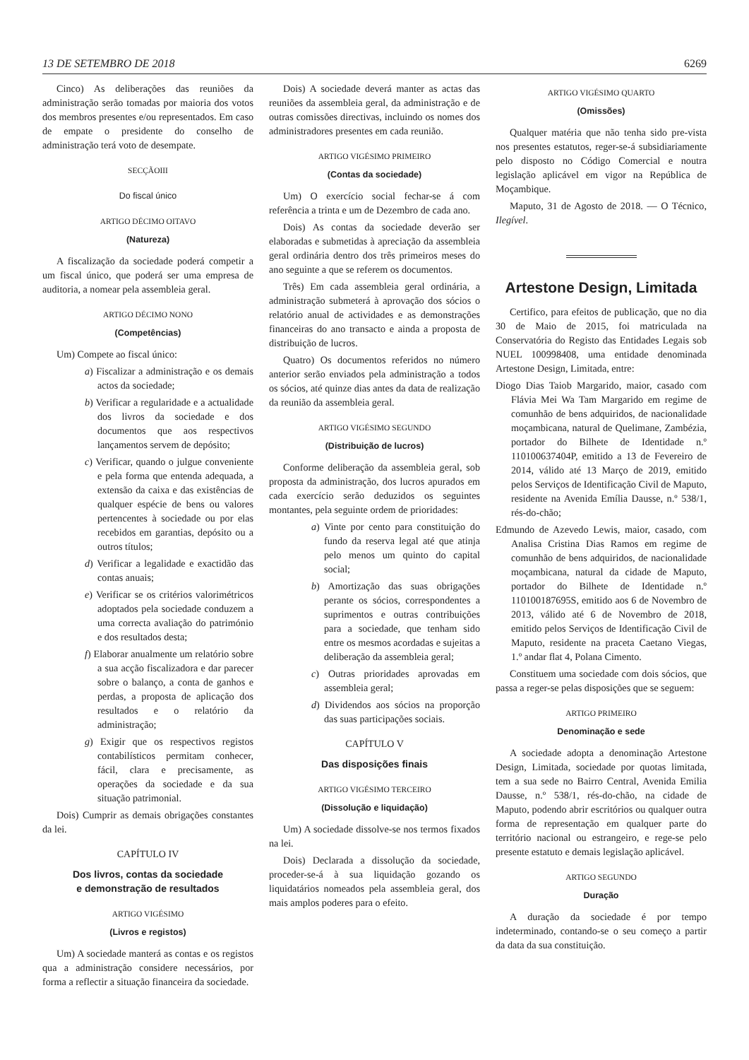13 DE SETEMBRO DE 2018 6269
Cinco) As deliberações das reuniões da administração serão tomadas por maioria dos votos dos membros presentes e/ou representados. Em caso de empate o presidente do conselho de administração terá voto de desempate.
SECÇÃOIII
Do fiscal único
ARTIGO DÉCIMO OITAVO
(Natureza)
A fiscalização da sociedade poderá competir a um fiscal único, que poderá ser uma empresa de auditoria, a nomear pela assembleia geral.
ARTIGO DÉCIMO NONO
(Competências)
Um) Compete ao fiscal único:
a) Fiscalizar a administração e os demais actos da sociedade;
b) Verificar a regularidade e a actualidade dos livros da sociedade e dos documentos que aos respectivos lançamentos servem de depósito;
c) Verificar, quando o julgue conveniente e pela forma que entenda adequada, a extensão da caixa e das existências de qualquer espécie de bens ou valores pertencentes à sociedade ou por elas recebidos em garantias, depósito ou a outros títulos;
d) Verificar a legalidade e exactidão das contas anuais;
e) Verificar se os critérios valorimétricos adoptados pela sociedade conduzem a uma correcta avaliação do património e dos resultados desta;
f) Elaborar anualmente um relatório sobre a sua acção fiscalizadora e dar parecer sobre o balanço, a conta de ganhos e perdas, a proposta de aplicação dos resultados e o relatório da administração;
g) Exigir que os respectivos registos contabilísticos permitam conhecer, fácil, clara e precisamente, as operações da sociedade e da sua situação patrimonial.
Dois) Cumprir as demais obrigações constantes da lei.
CAPÍTULO IV
Dos livros, contas da sociedade
e demonstração de resultados
ARTIGO VIGÉSIMO
(Livros e registos)
Um) A sociedade manterá as contas e os registos qua a administração considere necessários, por forma a reflectir a situação financeira da sociedade.
Dois) A sociedade deverá manter as actas das reuniões da assembleia geral, da administração e de outras comissões directivas, incluindo os nomes dos administradores presentes em cada reunião.
ARTIGO VIGÉSIMO PRIMEIRO
(Contas da sociedade)
Um) O exercício social fechar-se á com referência a trinta e um de Dezembro de cada ano.
Dois) As contas da sociedade deverão ser elaboradas e submetidas à apreciação da assembleia geral ordinária dentro dos três primeiros meses do ano seguinte a que se referem os documentos.
Três) Em cada assembleia geral ordinária, a administração submeterá à aprovação dos sócios o relatório anual de actividades e as demonstrações financeiras do ano transacto e ainda a proposta de distribuição de lucros.
Quatro) Os documentos referidos no número anterior serão enviados pela administração a todos os sócios, até quinze dias antes da data de realização da reunião da assembleia geral.
ARTIGO VIGÉSIMO SEGUNDO
(Distribuição de lucros)
Conforme deliberação da assembleia geral, sob proposta da administração, dos lucros apurados em cada exercício serão deduzidos os seguintes montantes, pela seguinte ordem de prioridades:
a) Vinte por cento para constituição do fundo da reserva legal até que atinja pelo menos um quinto do capital social;
b) Amortização das suas obrigações perante os sócios, correspondentes a suprimentos e outras contribuições para a sociedade, que tenham sido entre os mesmos acordadas e sujeitas a deliberação da assembleia geral;
c) Outras prioridades aprovadas em assembleia geral;
d) Dividendos aos sócios na proporção das suas participações sociais.
CAPÍTULO V
Das disposições finais
ARTIGO VIGÉSIMO TERCEIRO
(Dissolução e liquidação)
Um) A sociedade dissolve-se nos termos fixados na lei.
Dois) Declarada a dissolução da sociedade, proceder-se-á à sua liquidação gozando os liquidatários nomeados pela assembleia geral, dos mais amplos poderes para o efeito.
ARTIGO VIGÉSIMO QUARTO
(Omissões)
Qualquer matéria que não tenha sido pre-vista nos presentes estatutos, reger-se-á subsidiariamente pelo disposto no Código Comercial e noutra legislação aplicável em vigor na República de Moçambique.
Maputo, 31 de Agosto de 2018. — O Técnico, Ilegível.
Artestone Design, Limitada
Certifico, para efeitos de publicação, que no dia 30 de Maio de 2015, foi matriculada na Conservatória do Registo das Entidades Legais sob NUEL 100998408, uma entidade denominada Artestone Design, Limitada, entre:
Diogo Dias Taiob Margarido, maior, casado com Flávia Mei Wa Tam Margarido em regime de comunhão de bens adquiridos, de nacionalidade moçambicana, natural de Quelimane, Zambézia, portador do Bilhete de Identidade n.º 110100637404P, emitido a 13 de Fevereiro de 2014, válido até 13 Março de 2019, emitido pelos Serviços de Identificação Civil de Maputo, residente na Avenida Emília Dausse, n.º 538/1, rés-do-chão;
Edmundo de Azevedo Lewis, maior, casado, com Analisa Cristina Dias Ramos em regime de comunhão de bens adquiridos, de nacionalidade moçambicana, natural da cidade de Maputo, portador do Bilhete de Identidade n.º 110100187695S, emitido aos 6 de Novembro de 2013, válido até 6 de Novembro de 2018, emitido pelos Serviços de Identificação Civil de Maputo, residente na praceta Caetano Viegas, 1.º andar flat 4, Polana Cimento.
Constituem uma sociedade com dois sócios, que passa a reger-se pelas disposições que se seguem:
ARTIGO PRIMEIRO
Denominação e sede
A sociedade adopta a denominação Artestone Design, Limitada, sociedade por quotas limitada, tem a sua sede no Bairro Central, Avenida Emilia Dausse, n.º 538/1, rés-do-chão, na cidade de Maputo, podendo abrir escritórios ou qualquer outra forma de representação em qualquer parte do território nacional ou estrangeiro, e rege-se pelo presente estatuto e demais legislação aplicável.
ARTIGO SEGUNDO
Duração
A duração da sociedade é por tempo indeterminado, contando-se o seu começo a partir da data da sua constituição.